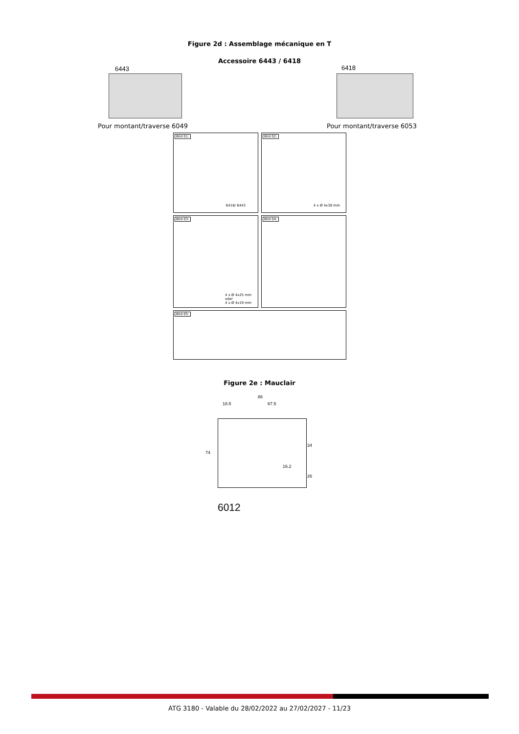Figure 2d : Assemblage mécanique en T
Accessoire 6443 / 6418
6443 6418
Pour montant/traverse 6049 Pour montant/traverse 6053
Bild 01:
6418/ 6443
Bild 02:
4 x Ø 4x38 mm
Bild 03:
4 x Ø 4x25 mm
oder
4 x Ø 4x19 mm
Bild 04:
Bild 05:
Figure 2e : Mauclair
86
18.5 67.5
74
34
16.2
26
6012
ATG 3180 - Valable du 28/02/2022 au 27/02/2027 - 11/23